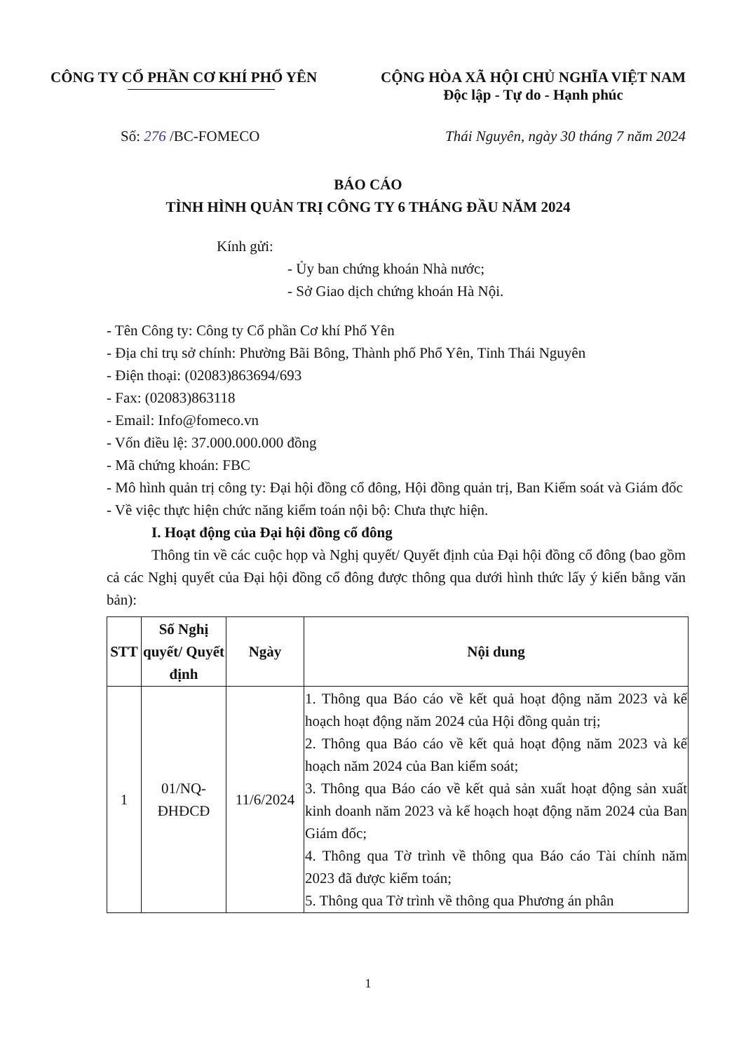CÔNG TY CỔ PHẦN CƠ KHÍ PHỔ YÊN CỘNG HÒA XÃ HỘI CHỦ NGHĨA VIỆT NAM
Độc lập - Tự do - Hạnh phúc
Số: 276 /BC-FOMECO Thái Nguyên, ngày 30 tháng 7 năm 2024
BÁO CÁO
TÌNH HÌNH QUẢN TRỊ CÔNG TY 6 THÁNG ĐẦU NĂM 2024
Kính gửi:
- Ủy ban chứng khoán Nhà nước;
- Sở Giao dịch chứng khoán Hà Nội.
- Tên Công ty: Công ty Cổ phần Cơ khí Phổ Yên
- Địa chỉ trụ sở chính: Phường Bãi Bông, Thành phố Phổ Yên, Tỉnh Thái Nguyên
- Điện thoại: (02083)863694/693
- Fax: (02083)863118
- Email: Info@fomeco.vn
- Vốn điều lệ: 37.000.000.000 đồng
- Mã chứng khoán: FBC
- Mô hình quản trị công ty: Đại hội đồng cổ đông, Hội đồng quản trị, Ban Kiểm soát và Giám đốc
- Về việc thực hiện chức năng kiểm toán nội bộ: Chưa thực hiện.
I. Hoạt động của Đại hội đồng cổ đông
Thông tin về các cuộc họp và Nghị quyết/ Quyết định của Đại hội đồng cổ đông (bao gồm cả các Nghị quyết của Đại hội đồng cổ đông được thông qua dưới hình thức lấy ý kiến bằng văn bản):
| STT | Số Nghị quyết/ Quyết định | Ngày | Nội dung |
| --- | --- | --- | --- |
| 1 | 01/NQ-ĐHĐCĐ | 11/6/2024 | 1. Thông qua Báo cáo về kết quả hoạt động năm 2023 và kế hoạch hoạt động năm 2024 của Hội đồng quản trị; 2. Thông qua Báo cáo về kết quả hoạt động năm 2023 và kế hoạch năm 2024 của Ban kiểm soát; 3. Thông qua Báo cáo về kết quả sản xuất hoạt động sản xuất kinh doanh năm 2023 và kế hoạch hoạt động năm 2024 của Ban Giám đốc; 4. Thông qua Tờ trình về thông qua Báo cáo Tài chính năm 2023 đã được kiểm toán; 5. Thông qua Tờ trình về thông qua Phương án phân |
1